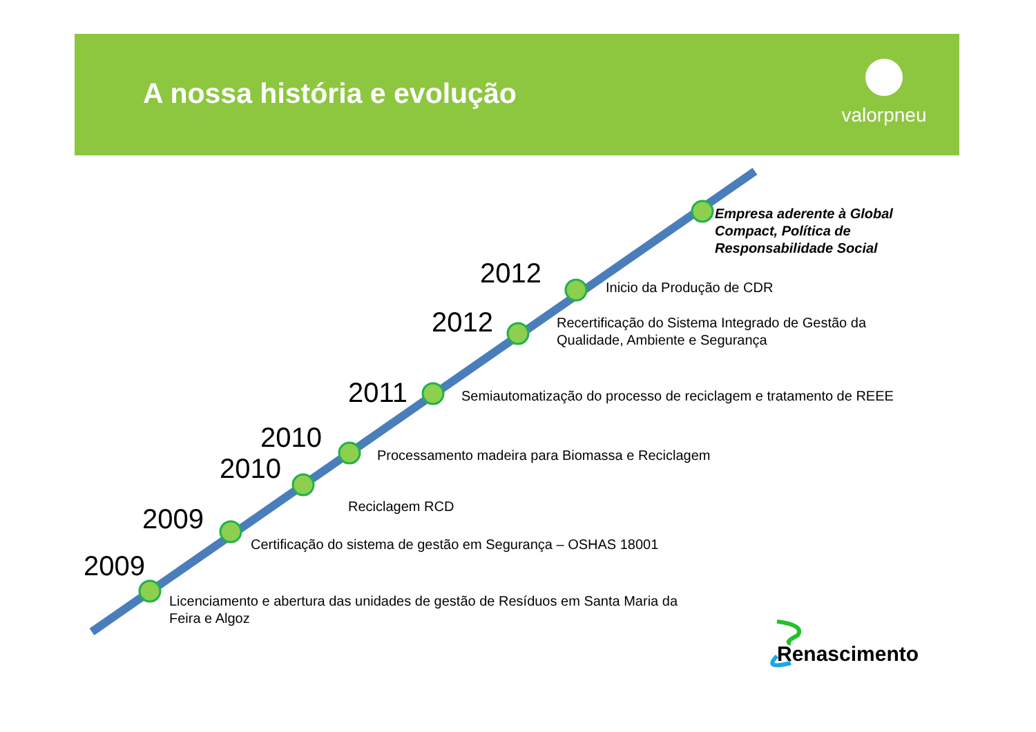A nossa história e evolução
valorpneu
Empresa aderente à Global
Compact, Política de
Responsabilidade Social
2012 Inicio da Produção de CDR
2012
Recertificação do Sistema Integrado de Gestão da
Qualidade, Ambiente e Segurança
2011
Semiautomatização do processo de reciclagem e tratamento de REEE
2010
Processamento madeira para Biomassa e Reciclagem
2010
Reciclagem RCD
2009
Certificação do sistema de gestão em Segurança – OSHAS 18001
2009
Licenciamento e abertura das unidades de gestão de Resíduos em Santa Maria da
Feira e Algoz
Renascimento